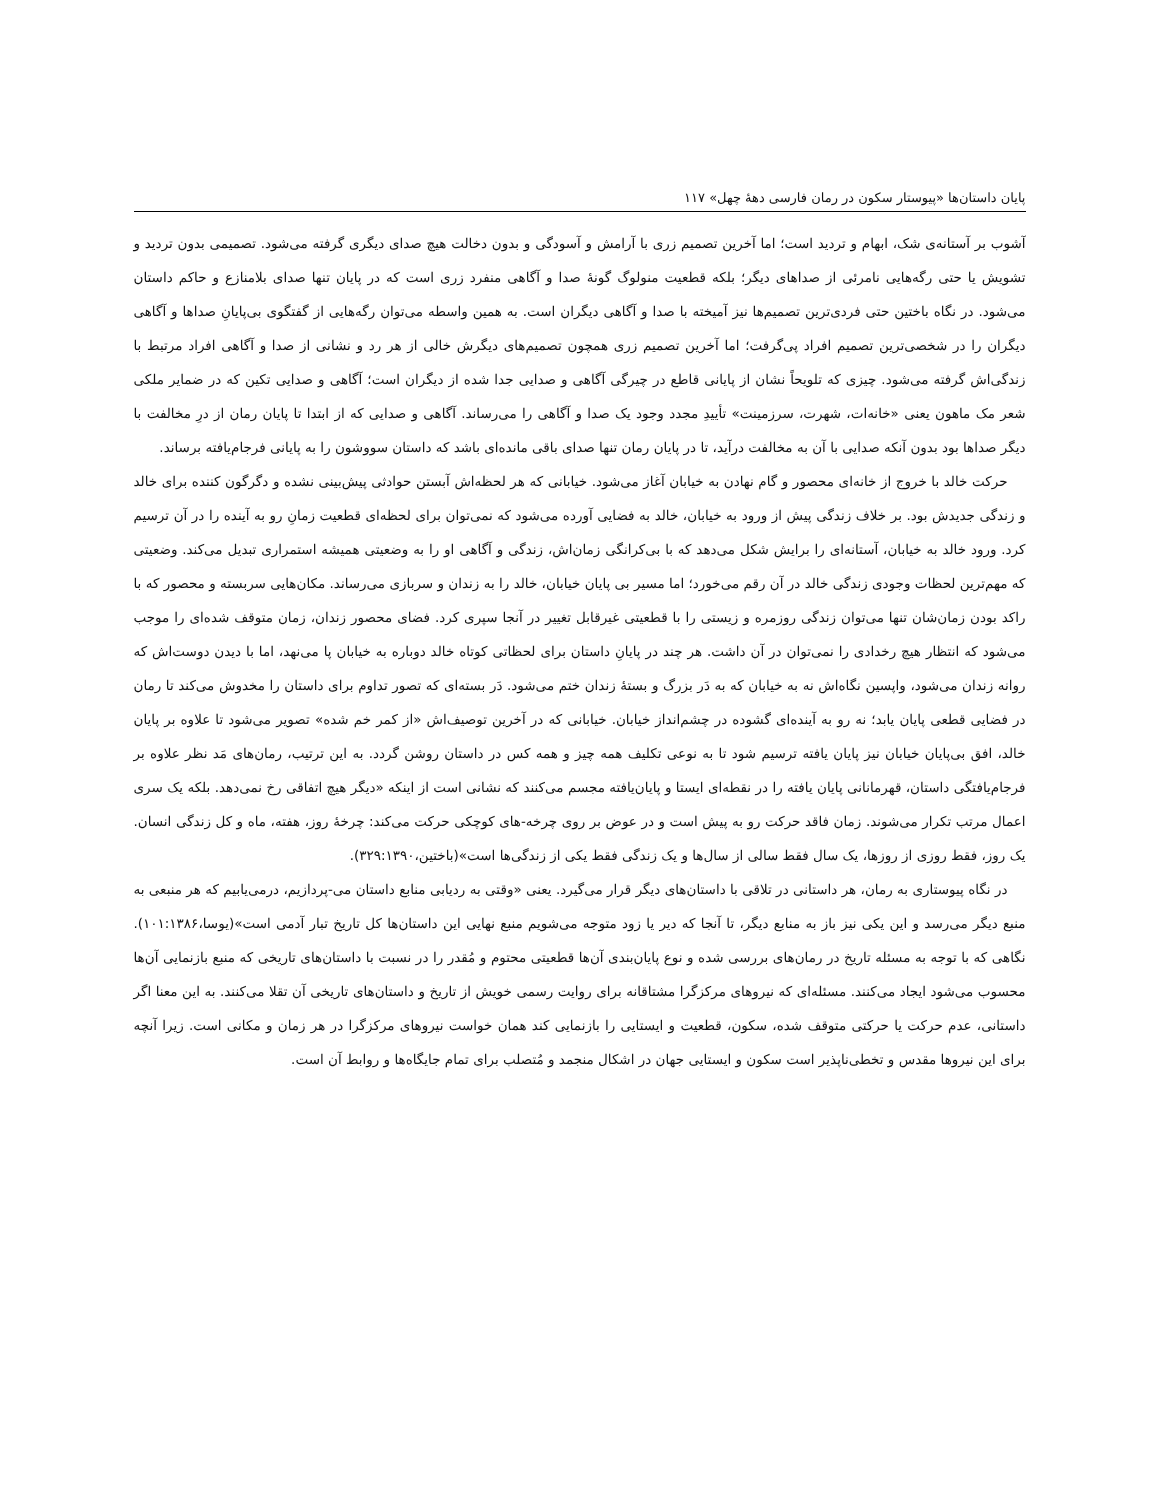پایان داستان‌ها «پیوستار سکون در رمان فارسی دهۀ چهل» ۱۱۷
آشوب بر آستانه‌ی شک، ابهام و تردید است؛ اما آخرین تصمیم زری با آرامش و آسودگی و بدون دخالت هیچ صدای دیگری گرفته می‌شود. تصمیمی بدون تردید و تشویش یا حتی رگه‌هایی نامرئی از صداهای دیگر؛ بلکه قطعیت منولوگ گونۀ صدا و آگاهی منفرد زری است که در پایان تنها صدای بلامنازع و حاکم داستان می‌شود. در نگاه باختین حتی فردی‌ترین تصمیم‌ها نیز آمیخته با صدا و آگاهی دیگران است. به همین واسطه می‌توان رگه‌هایی از گفتگوی بی‌پایانِ صداها و آگاهی دیگران را در شخصی‌ترین تصمیم افراد پی‌گرفت؛ اما آخرین تصمیم زری همچون تصمیم‌های دیگرش خالی از هر رد و نشانی از صدا و آگاهی افراد مرتبط با زندگی‌اش گرفته می‌شود. چیزی که تلویحاً نشان از پایانی قاطع در چیرگی آگاهی و صدایی جدا شده از دیگران است؛ آگاهی و صدایی تکین که در ضمایر ملکی شعر مک ماهون یعنی «خانه‌ات، شهرت، سرزمینت» تأییدِ مجدد وجود یک صدا و آگاهی را می‌رساند. آگاهی و صدایی که از ابتدا تا پایان رمان از درِ مخالفت با دیگر صداها بود بدون آنکه صدایی با آن به مخالفت درآید، تا در پایان رمان تنها صدای باقی مانده‌ای باشد که داستان سووشون را به پایانی فرجام‌یافته برساند.
حرکت خالد با خروج از خانه‌ای محصور و گام نهادن به خیابان آغاز می‌شود. خیابانی که هر لحظه‌اش آبستن حوادثی پیش‌بینی نشده و دگرگون کننده برای خالد و زندگی جدیدش بود. بر خلاف زندگی پیش از ورود به خیابان، خالد به فضایی آورده می‌شود که نمی‌توان برای لحظه‌ای قطعیت زمانِ رو به آینده را در آن ترسیم کرد. ورود خالد به خیابان، آستانه‌ای را برایش شکل می‌دهد که با بی‌کرانگی زمان‌اش، زندگی و آگاهی او را به وضعیتی همیشه استمراری تبدیل می‌کند. وضعیتی که مهم‌ترین لحظات وجودی زندگی خالد در آن رقم می‌خورد؛ اما مسیر بی پایان خیابان، خالد را به زندان و سربازی می‌رساند. مکان‌هایی سربسته و محصور که با راکد بودن زمان‌شان تنها می‌توان زندگی روزمره و زیستی را با قطعیتی غیرقابل تغییر در آنجا سپری کرد. فضای محصور زندان، زمان متوقف شده‌ای را موجب می‌شود که انتظار هیچ رخدادی را نمی‌توان در آن داشت. هر چند در پایانِ داستان برای لحظاتی کوتاه خالد دوباره به خیابان پا می‌نهد، اما با دیدن دوست‌اش که روانه زندان می‌شود، واپسین نگاه‌اش نه به خیابان که به دَر بزرگ و بستۀ زندان ختم می‌شود. دَر بسته‌ای که تصور تداوم برای داستان را مخدوش می‌کند تا رمان در فضایی قطعی پایان یابد؛ نه رو به آینده‌ای گشوده در چشم‌انداز خیابان. خیابانی که در آخرین توصیف‌اش «از کمر خم شده» تصویر می‌شود تا علاوه بر پایان خالد، افق بی‌پایان خیابان نیز پایان یافته ترسیم شود تا به نوعی تکلیف همه چیز و همه کس در داستان روشن گردد. به این ترتیب، رمان‌های مَد نظر علاوه بر فرجام‌یافتگی داستان، قهرمانانی پایان یافته را در نقطه‌ای ایستا و پایان‌یافته مجسم می‌کنند که نشانی است از اینکه «دیگر هیچ اتفاقی رخ نمی‌دهد. بلکه یک سری اعمال مرتب تکرار می‌شوند. زمان فاقد حرکت رو به پیش است و در عوض بر روی چرخه-های کوچکی حرکت می‌کند: چرخۀ روز، هفته، ماه و کل زندگی انسان. یک روز، فقط روزی از روزها، یک سال فقط سالی از سال‌ها و یک زندگی فقط یکی از زندگی‌ها است»(باختین،۳۲۹:۱۳۹۰).
در نگاه پیوستاری به رمان، هر داستانی در تلاقی با داستان‌های دیگر قرار می‌گیرد. یعنی «وقتی به ردیابی منابع داستان می-پردازیم، درمی‌یابیم که هر منبعی به منبع دیگر می‌رسد و این یکی نیز باز به منابع دیگر، تا آنجا که دیر یا زود متوجه می‌شویم منبع نهایی این داستان‌ها کل تاریخ تبار آدمی است»(یوسا،۱۰۱:۱۳۸۶). نگاهی که با توجه به مسئله تاریخ در رمان‌های بررسی شده و نوع پایان‌بندی آن‌ها قطعیتی محتوم و مُقدر را در نسبت با داستان‌های تاریخی که منبع بازنمایی آن‌ها محسوب می‌شود ایجاد می‌کنند. مسئله‌ای که نیروهای مرکزگرا مشتاقانه برای روایت رسمی خویش از تاریخ و داستان‌های تاریخی آن تقلا می‌کنند. به این معنا اگر داستانی، عدم حرکت یا حرکتی متوقف شده، سکون، قطعیت و ایستایی را بازنمایی کند همان خواست نیروهای مرکزگرا در هر زمان و مکانی است. زیرا آنچه برای این نیروها مقدس و تخطی‌ناپذیر است سکون و ایستایی جهان در اشکال منجمد و مُتصلب برای تمام جایگاه‌ها و روابط آن است.